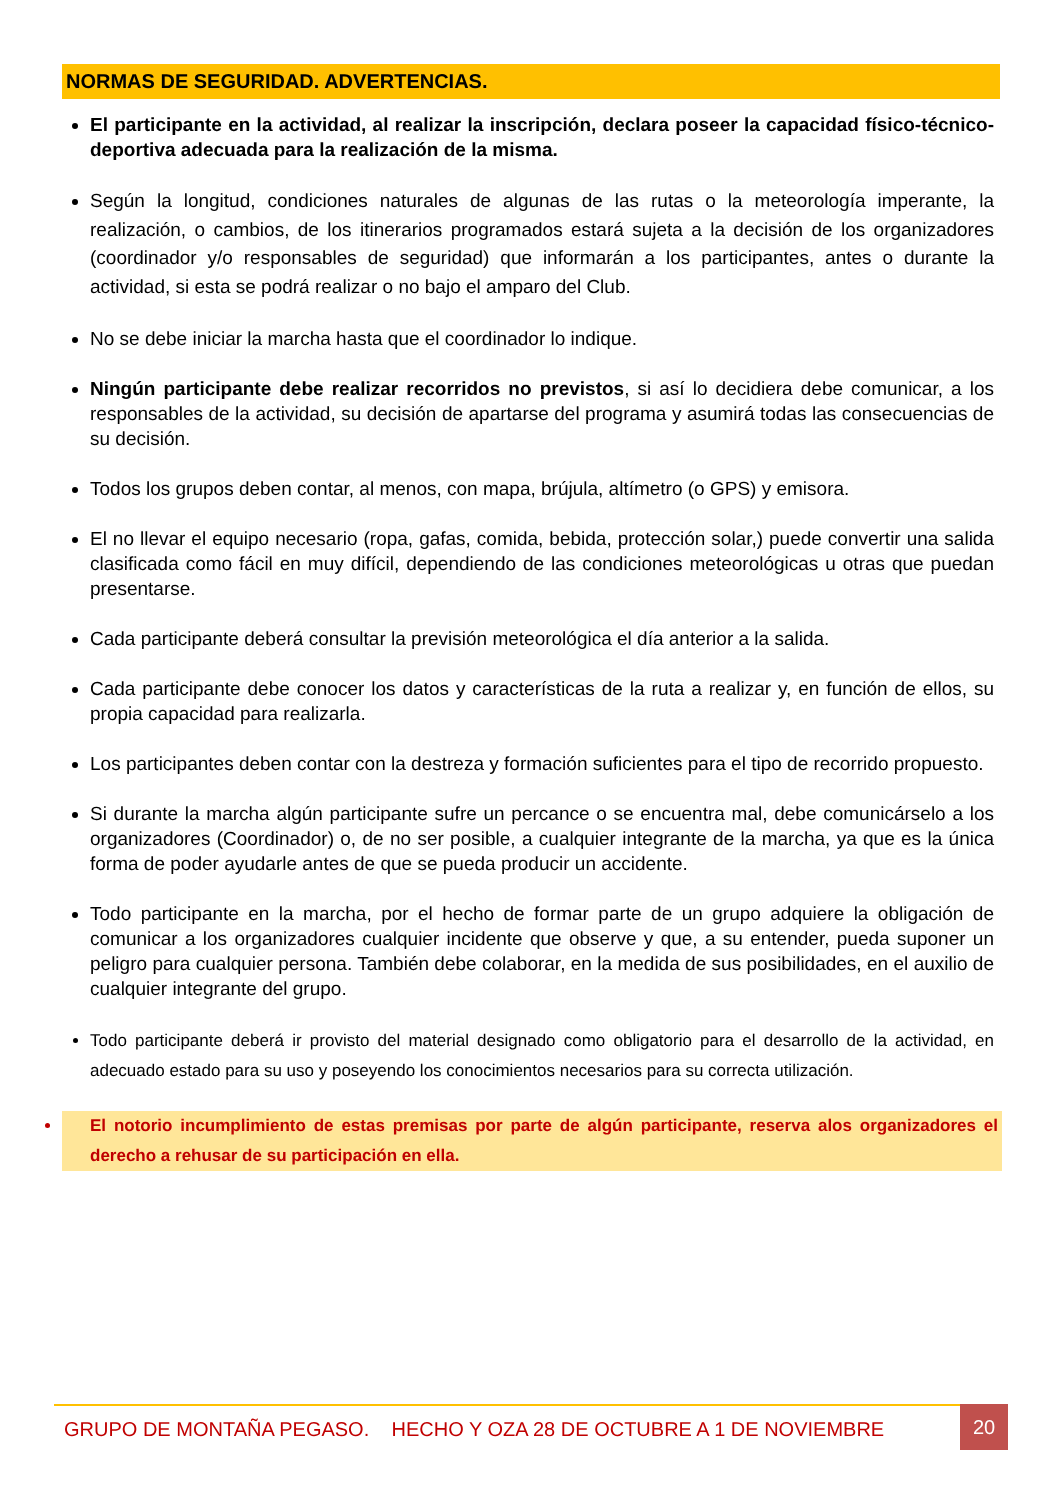NORMAS DE SEGURIDAD. ADVERTENCIAS.
El participante en la actividad, al realizar la inscripción, declara poseer la capacidad físico-técnico-deportiva adecuada para la realización de la misma.
Según la longitud, condiciones naturales de algunas de las rutas o la meteorología imperante, la realización, o cambios, de los itinerarios programados estará sujeta a la decisión de los organizadores (coordinador y/o responsables de seguridad) que informarán a los participantes, antes o durante la actividad, si esta se podrá realizar o no bajo el amparo del Club.
No se debe iniciar la marcha hasta que el coordinador lo indique.
Ningún participante debe realizar recorridos no previstos, si así lo decidiera debe comunicar, a los responsables de la actividad, su decisión de apartarse del programa y asumirá todas las consecuencias de su decisión.
Todos los grupos deben contar, al menos, con mapa, brújula, altímetro (o GPS) y emisora.
El no llevar el equipo necesario (ropa, gafas, comida, bebida, protección solar,) puede convertir una salida clasificada como fácil en muy difícil, dependiendo de las condiciones meteorológicas u otras que puedan presentarse.
Cada participante deberá consultar la previsión meteorológica el día anterior a la salida.
Cada participante debe conocer los datos y características de la ruta a realizar y, en función de ellos, su propia capacidad para realizarla.
Los participantes deben contar con la destreza y formación suficientes para el tipo de recorrido propuesto.
Si durante la marcha algún participante sufre un percance o se encuentra mal, debe comunicárselo a los organizadores (Coordinador) o, de no ser posible, a cualquier integrante de la marcha, ya que es la única forma de poder ayudarle antes de que se pueda producir un accidente.
Todo participante en la marcha, por el hecho de formar parte de un grupo adquiere la obligación de comunicar a los organizadores cualquier incidente que observe y que, a su entender, pueda suponer un peligro para cualquier persona. También debe colaborar, en la medida de sus posibilidades, en el auxilio de cualquier integrante del grupo.
Todo participante deberá ir provisto del material designado como obligatorio para el desarrollo de la actividad, en adecuado estado para su uso y poseyendo los conocimientos necesarios para su correcta utilización.
El notorio incumplimiento de estas premisas por parte de algún participante, reserva alos organizadores el derecho a rehusar de su participación en ella.
GRUPO DE MONTAÑA PEGASO. HECHO Y OZA 28 DE OCTUBRE A 1 DE NOVIEMBRE 20